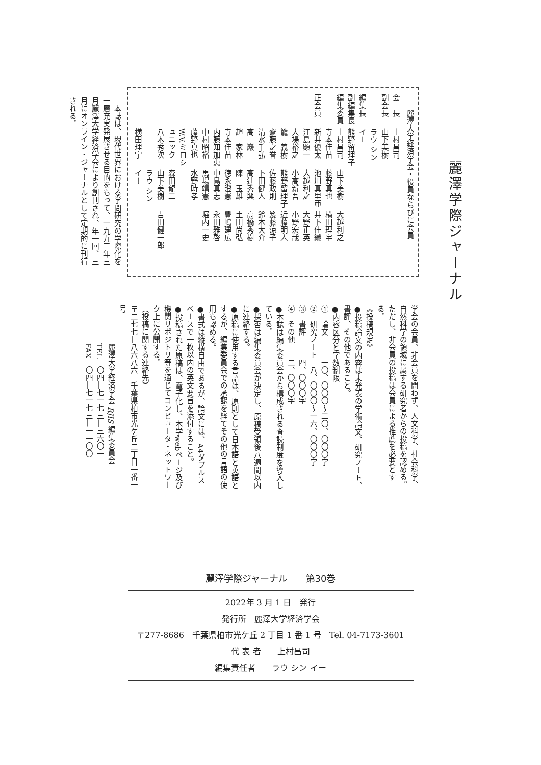麗澤学際ジャーナル
麗澤大学経済学会・役員ならびに会員
会　長 上村昌司
副会長 山下美樹
編集長 ラウ シン イー
副編集長 熊野留理子
編集委員 上村昌司 山下美樹 大越利之
寺本佳苗 藤野真也 横田理宇
正会員 新井優太 池川真里亜 井下佳織
江島顕一 大越利之 大野正英
大場裕之 小高新吾 小野宏哉
籠　義樹 熊野留理子 近藤明人
齋藤之誉 佐藤政則 笈藤涼子
清水千弘 下田健人 鈴木大介
高　巖 高辻秀興 高橋秀樹
趙　家林 陳　玉雄 土田尚弘
寺本佳苗 徳永澄憲 豊嶋建広
内藤知加恵 中島真志 永田雅啓
中村昭裕 馬場靖憲 堀内一史
藤野真也 水野時孝
W.V.ミロシュニック 森田龍二
八木秀次 山下美樹 吉田健一郎
横田理宇 ラウ シン イー
　本誌は、現代世界における学問研究の学際化を一層充実発展させる目的をもって、一九九三年三月麗澤大学経済学会により創刊され、年一回、三月にオンライン・ジャーナルとして定期的に刊行される。
学会の会員、非会員を問わず、人文科学、社会科学、自然科学の領域に属する研究者からの投稿を認める。ただし、非会員の投稿は会員による推薦を必要とする。
《投稿規定》
●投稿論文の内容は未発表の学術論文、研究ノート、書評、その他であること。
●内容区分と字数制限
①　論文　　　一〇、〇〇〇～二〇、〇〇〇字
②　研究ノート　八、〇〇〇～一六、〇〇〇字
③　書評　　　四、〇〇〇字
④　その他　　二、〇〇〇字
●本誌は編集委員会から構成される査読制度を導入している。
●採否は編集委員会が決定し、原稿受領後八週間以内に連絡する。
●原稿に使用する言語は、原則として日本語と英語とするが、編集委員会での承認を経てその他の言語の使用も認める。
●書式は縦横自由であるが、論文には、A4ダブルスペースで一枚以内の英文要旨を添付すること。
●投稿された原稿は、電子化し、本学webページ及び機関リポジトリ等を通じてコンピュータ・ネットワーク上に公開する。
（投稿に関する連絡先）
〒二七七―八六八六　千葉県柏市光ケ丘二丁目一番一号
　　　　　麗澤大学経済学会 RJIS 編集委員会
　　　　　TEL　〇四―七一七三―三六〇一
　　　　　FAX　〇四―七一七三―一一〇〇
麗澤学際ジャーナル　　第30巻
2022年 3 月 1 日　発行
発行所　麗澤大学経済学会
〒277-8686　千葉県柏市光ケ丘 2 丁目 1 番 1 号　Tel. 04-7173-3601
代 表 者　　上村昌司
編集責任者　　ラウ シン イー